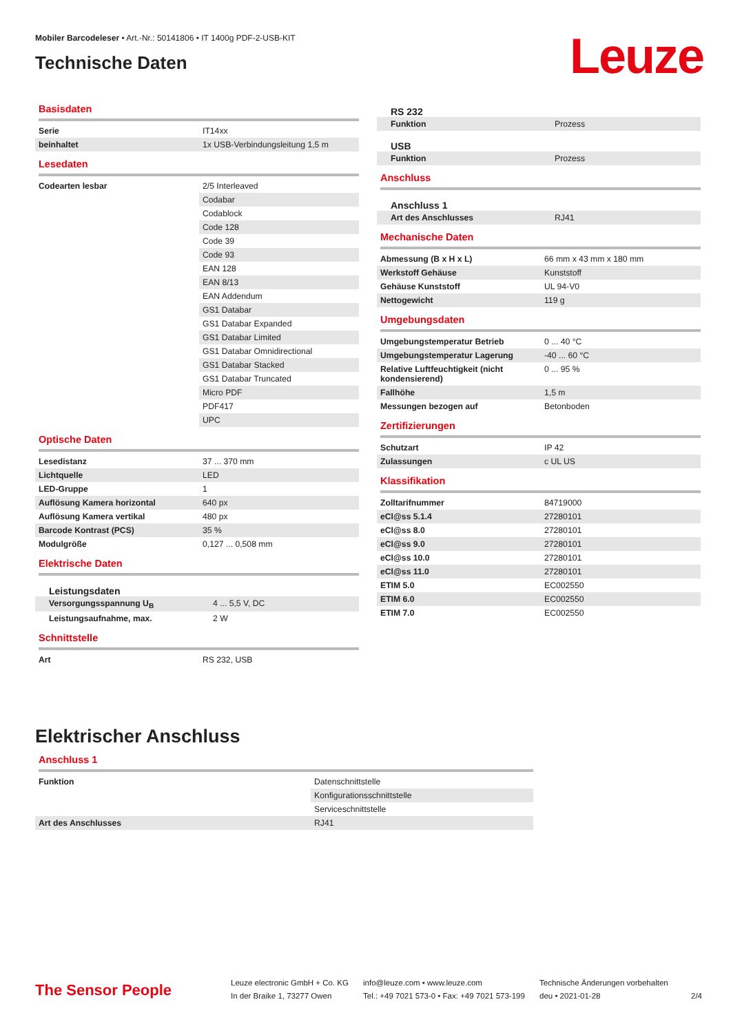Mobiler Barcodeleser • Art.-Nr.: 50141806 • IT 1400g PDF-2-USB-KIT
Technische Daten
Leuze
Basisdaten
| Serie | IT14xx |
| beinhaltet | 1x USB-Verbindungsleitung 1,5 m |
Lesedaten
| Codearten lesbar | 2/5 Interleaved |
| | Codabar |
| | Codablock |
| | Code 128 |
| | Code 39 |
| | Code 93 |
| | EAN 128 |
| | EAN 8/13 |
| | EAN Addendum |
| | GS1 Databar |
| | GS1 Databar Expanded |
| | GS1 Databar Limited |
| | GS1 Databar Omnidirectional |
| | GS1 Databar Stacked |
| | GS1 Databar Truncated |
| | Micro PDF |
| | PDF417 |
| | UPC |
Optische Daten
| Lesedistanz | 37 ... 370 mm |
| Lichtquelle | LED |
| LED-Gruppe | 1 |
| Auflösung Kamera horizontal | 640 px |
| Auflösung Kamera vertikal | 480 px |
| Barcode Kontrast (PCS) | 35 % |
| Modulgröße | 0,127 ... 0,508 mm |
Elektrische Daten
Leistungsdaten
| Versorgungsspannung U<sub>B</sub> | 4 ... 5,5 V, DC |
| Leistungsaufnahme, max. | 2 W |
Schnittstelle
| Art | RS 232, USB |
RS 232
| Funktion | Prozess |
USB
| Funktion | Prozess |
Anschluss
Anschluss 1
| Art des Anschlusses | RJ41 |
Mechanische Daten
| Abmessung (B x H x L) | 66 mm x 43 mm x 180 mm |
| Werkstoff Gehäuse | Kunststoff |
| Gehäuse Kunststoff | UL 94-V0 |
| Nettogewicht | 119 g |
Umgebungsdaten
| Umgebungstemperatur Betrieb | 0 ... 40 °C |
| Umgebungstemperatur Lagerung | -40 ... 60 °C |
| Relative Luftfeuchtigkeit (nicht kondensierend) | 0 ... 95 % |
| Fallhöhe | 1,5 m |
| Messungen bezogen auf | Betonboden |
Zertifizierungen
| Schutzart | IP 42 |
| Zulassungen | c UL US |
Klassifikation
| Zolltarifnummer | 84719000 |
| eCl@ss 5.1.4 | 27280101 |
| eCl@ss 8.0 | 27280101 |
| eCl@ss 9.0 | 27280101 |
| eCl@ss 10.0 | 27280101 |
| eCl@ss 11.0 | 27280101 |
| ETIM 5.0 | EC002550 |
| ETIM 6.0 | EC002550 |
| ETIM 7.0 | EC002550 |
Elektrischer Anschluss
Anschluss 1
| Funktion | Datenschnittstelle |
| | Konfigurationsschnittstelle |
| | Serviceschnittstelle |
| Art des Anschlusses | RJ41 |
The Sensor People
Leuze electronic GmbH + Co. KG
In der Braike 1, 73277 Owen
info@leuze.com • www.leuze.com
Tel.: +49 7021 573-0 • Fax: +49 7021 573-199
Technische Änderungen vorbehalten
deu • 2021-01-28
2/4